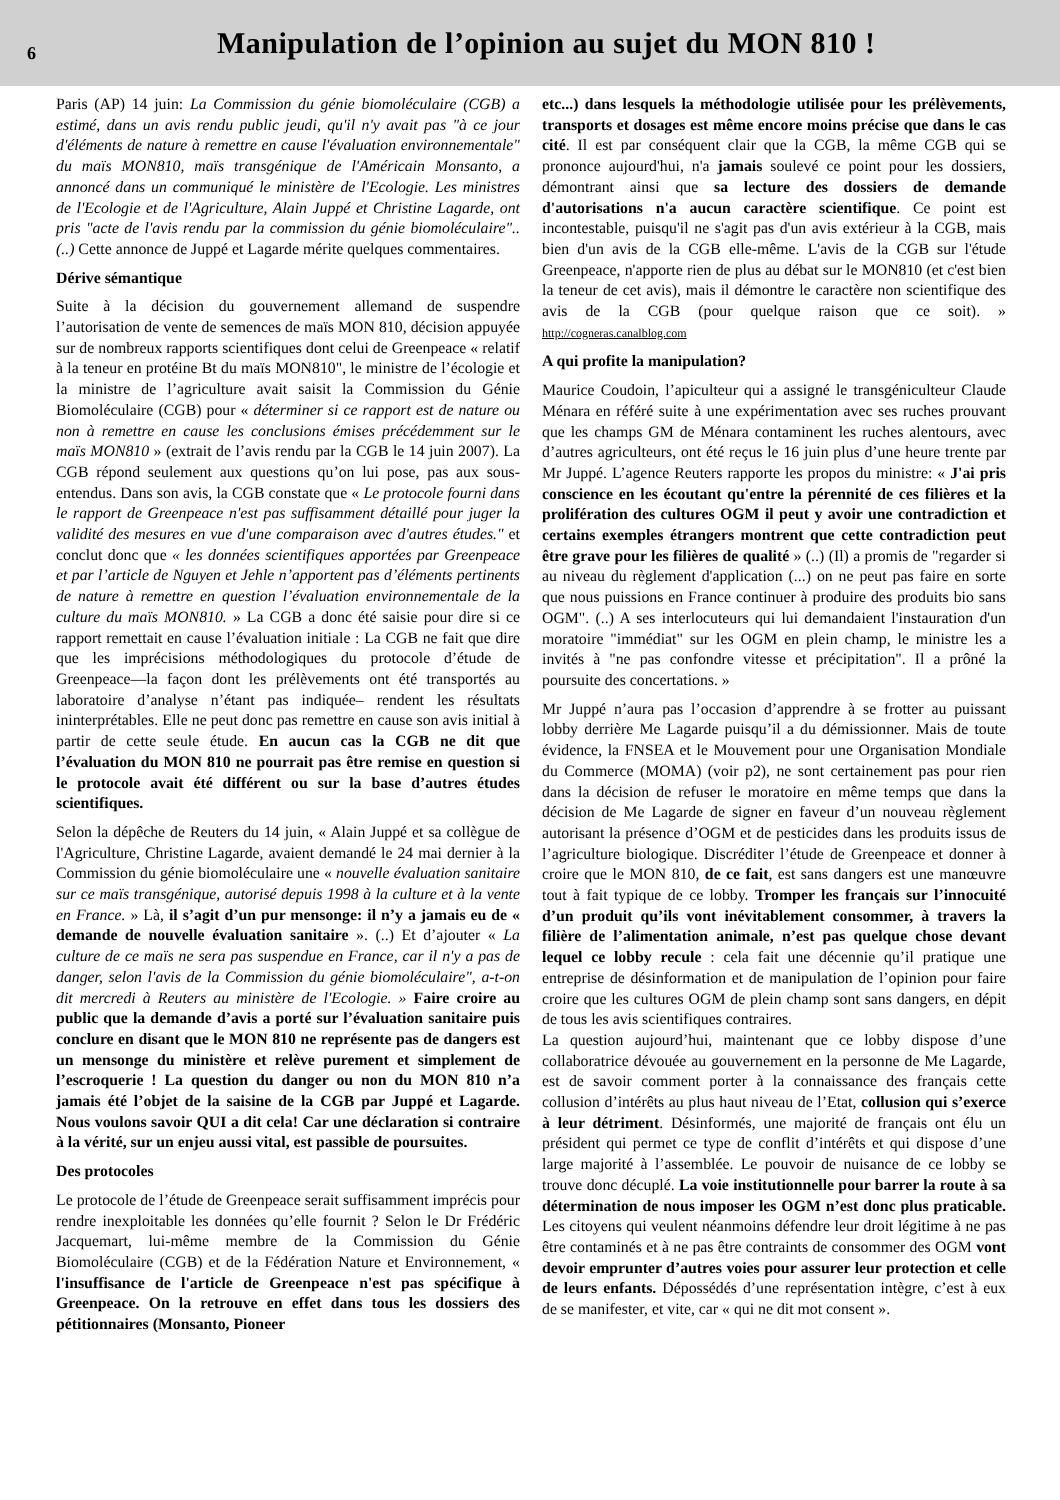6
Manipulation de l’opinion au sujet du MON 810 !
Paris (AP) 14 juin: La Commission du génie biomoléculaire (CGB) a estimé, dans un avis rendu public jeudi, qu'il n'y avait pas "à ce jour d'éléments de nature à remettre en cause l'évaluation environnementale" du maïs MON810, maïs transgénique de l'Américain Monsanto, a annoncé dans un communiqué le ministère de l'Ecologie. Les ministres de l'Ecologie et de l'Agriculture, Alain Juppé et Christine Lagarde, ont pris "acte de l'avis rendu par la commission du génie biomoléculaire"..(..) Cette annonce de Juppé et Lagarde mérite quelques commentaires.
Dérive sémantique
Suite à la décision du gouvernement allemand de suspendre l’autorisation de vente de semences de maïs MON 810, décision appuyée sur de nombreux rapports scientifiques dont celui de Greenpeace « relatif à la teneur en protéine Bt du maïs MON810", le ministre de l’écologie et la ministre de l’agriculture avait saisit la Commission du Génie Biomoléculaire (CGB) pour « déterminer si ce rapport est de nature ou non à remettre en cause les conclusions émises précédemment sur le maïs MON810 » (extrait de l’avis rendu par la CGB le 14 juin 2007). La CGB répond seulement aux questions qu’on lui pose, pas aux sous-entendus. Dans son avis, la CGB constate que « Le protocole fourni dans le rapport de Greenpeace n'est pas suffisamment détaillé pour juger la validité des mesures en vue d'une comparaison avec d'autres études." et conclut donc que « les données scientifiques apportées par Greenpeace et par l’article de Nguyen et Jehle n’apportent pas d’éléments pertinents de nature à remettre en question l’évaluation environnementale de la culture du maïs MON810. » La CGB a donc été saisie pour dire si ce rapport remettait en cause l’évaluation initiale : La CGB ne fait que dire que les imprécisions méthodologiques du protocole d’étude de Greenpeace—la façon dont les prélèvements ont été transportés au laboratoire d’analyse n’étant pas indiquée– rendent les résultats ininterprétables. Elle ne peut donc pas remettre en cause son avis initial à partir de cette seule étude. En aucun cas la CGB ne dit que l’évaluation du MON 810 ne pourrait pas être remise en question si le protocole avait été différent ou sur la base d’autres études scientifiques.
Selon la dépêche de Reuters du 14 juin, « Alain Juppé et sa collègue de l'Agriculture, Christine Lagarde, avaient demandé le 24 mai dernier à la Commission du génie biomoléculaire une « nouvelle évaluation sanitaire sur ce maïs transgénique, autorisé depuis 1998 à la culture et à la vente en France. » Là, il s’agit d’un pur mensonge: il n’y a jamais eu de « demande de nouvelle évaluation sanitaire ». (..) Et d’ajouter « La culture de ce maïs ne sera pas suspendue en France, car il n'y a pas de danger, selon l'avis de la Commission du génie biomoléculaire", a-t-on dit mercredi à Reuters au ministère de l'Ecologie. » Faire croire au public que la demande d’avis a porté sur l’évaluation sanitaire puis conclure en disant que le MON 810 ne représente pas de dangers est un mensonge du ministère et relève purement et simplement de l’escroquerie ! La question du danger ou non du MON 810 n’a jamais été l’objet de la saisine de la CGB par Juppé et Lagarde. Nous voulons savoir QUI a dit cela! Car une déclaration si contraire à la vérité, sur un enjeu aussi vital, est passible de poursuites.
Des protocoles
Le protocole de l’étude de Greenpeace serait suffisamment imprécis pour rendre inexploitable les données qu’elle fournit ? Selon le Dr Frédéric Jacquemart, lui-même membre de la Commission du Génie Biomoléculaire (CGB) et de la Fédération Nature et Environnement, « l'insuffisance de l'article de Greenpeace n'est pas spécifique à Greenpeace. On la retrouve en effet dans tous les dossiers des pétitionnaires (Monsanto, Pioneer
etc...) dans lesquels la méthodologie utilisée pour les prélèvements, transports et dosages est même encore moins précise que dans le cas cité. Il est par conséquent clair que la CGB, la même CGB qui se prononce aujourd'hui, n'a jamais soulevé ce point pour les dossiers, démontrant ainsi que sa lecture des dossiers de demande d'autorisations n'a aucun caractère scientifique. Ce point est incontestable, puisqu'il ne s'agit pas d'un avis extérieur à la CGB, mais bien d'un avis de la CGB elle-même. L'avis de la CGB sur l'étude Greenpeace, n'apporte rien de plus au débat sur le MON810 (et c'est bien la teneur de cet avis), mais il démontre le caractère non scientifique des avis de la CGB (pour quelque raison que ce soit). » http://cogneras.canalblog.com
A qui profite la manipulation?
Maurice Coudoin, l’apiculteur qui a assigné le transgéniculteur Claude Ménara en référé suite à une expérimentation avec ses ruches prouvant que les champs GM de Ménara contaminent les ruches alentours, avec d’autres agriculteurs, ont été reçus le 16 juin plus d’une heure trente par Mr Juppé. L’agence Reuters rapporte les propos du ministre: « J'ai pris conscience en les écoutant qu'entre la pérennité de ces filières et la prolifération des cultures OGM il peut y avoir une contradiction et certains exemples étrangers montrent que cette contradiction peut être grave pour les filières de qualité » (..) (Il) a promis de "regarder si au niveau du règlement d'application (...) on ne peut pas faire en sorte que nous puissions en France continuer à produire des produits bio sans OGM". (..) A ses interlocuteurs qui lui demandaient l'instauration d'un moratoire "immédiat" sur les OGM en plein champ, le ministre les a invités à "ne pas confondre vitesse et précipitation". Il a prôné la poursuite des concertations. »
Mr Juppé n’aura pas l’occasion d’apprendre à se frotter au puissant lobby derrière Me Lagarde puisqu’il a du démissionner. Mais de toute évidence, la FNSEA et le Mouvement pour une Organisation Mondiale du Commerce (MOMA) (voir p2), ne sont certainement pas pour rien dans la décision de refuser le moratoire en même temps que dans la décision de Me Lagarde de signer en faveur d’un nouveau règlement autorisant la présence d’OGM et de pesticides dans les produits issus de l’agriculture biologique. Discréditer l’étude de Greenpeace et donner à croire que le MON 810, de ce fait, est sans dangers est une manœuvre tout à fait typique de ce lobby. Tromper les français sur l’innocuité d’un produit qu’ils vont inévitablement consommer, à travers la filière de l’alimentation animale, n’est pas quelque chose devant lequel ce lobby recule : cela fait une décennie qu’il pratique une entreprise de désinformation et de manipulation de l’opinion pour faire croire que les cultures OGM de plein champ sont sans dangers, en dépit de tous les avis scientifiques contraires.
La question aujourd’hui, maintenant que ce lobby dispose d’une collaboratrice dévouée au gouvernement en la personne de Me Lagarde, est de savoir comment porter à la connaissance des français cette collusion d’intérêts au plus haut niveau de l’Etat, collusion qui s’exerce à leur détriment. Désinformés, une majorité de français ont élu un président qui permet ce type de conflit d’intérêts et qui dispose d’une large majorité à l’assemblée. Le pouvoir de nuisance de ce lobby se trouve donc décuplé. La voie institutionnelle pour barrer la route à sa détermination de nous imposer les OGM n’est donc plus praticable. Les citoyens qui veulent néanmoins défendre leur droit légitime à ne pas être contaminés et à ne pas être contraints de consommer des OGM vont devoir emprunter d’autres voies pour assurer leur protection et celle de leurs enfants. Dépossédés d’une représentation intègre, c’est à eux de se manifester, et vite, car « qui ne dit mot consent ».